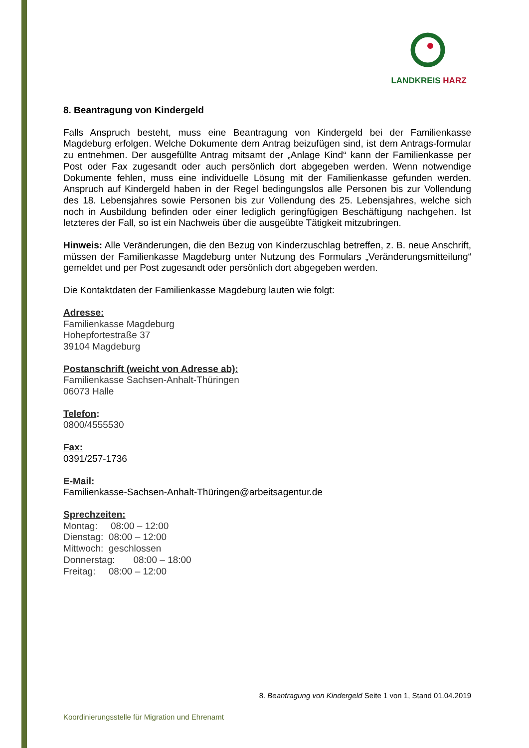LANDKREIS HARZ
8. Beantragung von Kindergeld
Falls Anspruch besteht, muss eine Beantragung von Kindergeld bei der Familienkasse Magdeburg erfolgen. Welche Dokumente dem Antrag beizufügen sind, ist dem Antrags-formular zu entnehmen. Der ausgefüllte Antrag mitsamt der „Anlage Kind“ kann der Familienkasse per Post oder Fax zugesandt oder auch persönlich dort abgegeben werden. Wenn notwendige Dokumente fehlen, muss eine individuelle Lösung mit der Familienkasse gefunden werden. Anspruch auf Kindergeld haben in der Regel bedingungslos alle Personen bis zur Vollendung des 18. Lebensjahres sowie Personen bis zur Vollendung des 25. Lebensjahres, welche sich noch in Ausbildung befinden oder einer lediglich geringfügigen Beschäftigung nachgehen. Ist letzteres der Fall, so ist ein Nachweis über die ausgeübte Tätigkeit mitzubringen.
Hinweis: Alle Veränderungen, die den Bezug von Kinderzuschlag betreffen, z. B. neue Anschrift, müssen der Familienkasse Magdeburg unter Nutzung des Formulars „Veränderungsmitteilung“ gemeldet und per Post zugesandt oder persönlich dort abgegeben werden.
Die Kontaktdaten der Familienkasse Magdeburg lauten wie folgt:
Adresse:
Familienkasse Magdeburg
Hohepfortestraße 37
39104 Magdeburg
Postanschrift (weicht von Adresse ab):
Familienkasse Sachsen-Anhalt-Thüringen
06073 Halle
Telefon:
0800/4555530
Fax:
0391/257-1736
E-Mail:
Familienkasse-Sachsen-Anhalt-Thüringen@arbeitsagentur.de
Sprechzeiten:
Montag: 08:00 – 12:00
Dienstag: 08:00 – 12:00
Mittwoch: geschlossen
Donnerstag: 08:00 – 18:00
Freitag: 08:00 – 12:00
8. Beantragung von Kindergeld Seite 1 von 1, Stand 01.04.2019
Koordinierungsstelle für Migration und Ehrenamt